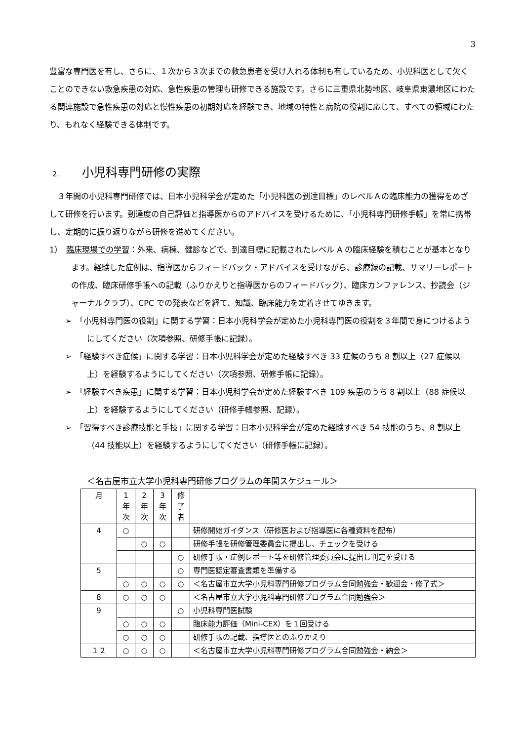3
豊富な専門医を有し、さらに、１次から３次までの救急患者を受け入れる体制も有しているため、小児科医として欠くことのできない救急疾患の対応、急性疾患の管理も研修できる施設です。さらに三重県北勢地区、岐阜県東濃地区にわたる関連施設で急性疾患の対応と慢性疾患の初期対応を経験でき、地域の特性と病院の役割に応じて、すべての領域にわたり、もれなく経験できる体制です。
2. 小児科専門研修の実際
　３年間の小児科専門研修では、日本小児科学会が定めた「小児科医の到達目標」のレベルＡの臨床能力の獲得をめざして研修を行います。到達度の自己評価と指導医からのアドバイスを受けるために、「小児科専門研修手帳」を常に携帯し、定期的に振り返りながら研修を進めてください。
1）　臨床現場での学習：外来、病棟、健診などで、到達目標に記載されたレベル A の臨床経験を積むことが基本となります。経験した症例は、指導医からフィードバック・アドバイスを受けながら、診療録の記載、サマリーレポートの作成、臨床研修手帳への記載（ふりかえりと指導医からのフィードバック）、臨床カンファレンス、抄読会（ジャーナルクラブ）、CPC での発表などを経て、知識、臨床能力を定着させてゆきます。
➢　「小児科専門医の役割」に関する学習：日本小児科学会が定めた小児科専門医の役割を３年間で身につけるようにしてください（次項参照、研修手帳に記録）。
➢　「経験すべき症候」に関する学習：日本小児科学会が定めた経験すべき 33 症候のうち 8 割以上（27 症候以上）を経験するようにしてください（次項参照、研修手帳に記録）。
➢　「経験すべき疾患」に関する学習：日本小児科学会が定めた経験すべき 109 疾患のうち 8 割以上（88 症候以上）を経験するようにしてください（研修手帳参照、記録）。
➢　「習得すべき診療技能と手技」に関する学習：日本小児科学会が定めた経験すべき 54 技能のうち、8 割以上（44 技能以上）を経験するようにしてください（研修手帳に記録）。
＜名古屋市立大学小児科専門研修プログラムの年間スケジュール＞
| 月 | 1 年 次 | 2 年 次 | 3 年 次 | 修 了 者 | |
| 4 | ○ | | | | 研修開始ガイダンス（研修医および指導医に各種資料を配布） |
| | | ○ | ○ | | 研修手帳を研修管理委員会に提出し、チェックを受ける |
| | | | | ○ | 研修手帳・症例レポート等を研修管理委員会に提出し判定を受ける |
| 5 | | | | ○ | 専門医認定審査書類を準備する |
| | ○ | ○ | ○ | ○ | ＜名古屋市立大学小児科専門研修プログラム合同勉強会・歓迎会・修了式＞ |
| 8 | ○ | ○ | ○ | | ＜名古屋市立大学小児科専門研修プログラム合同勉強会＞ |
| 9 | | | | ○ | 小児科専門医試験 |
| | ○ | ○ | ○ | | 臨床能力評価（Mini-CEX）を１回受ける |
| | ○ | ○ | ○ | | 研修手帳の記載、指導医とのふりかえり |
| １２ | ○ | ○ | ○ | | ＜名古屋市立大学小児科専門研修プログラム合同勉強会・納会＞ |